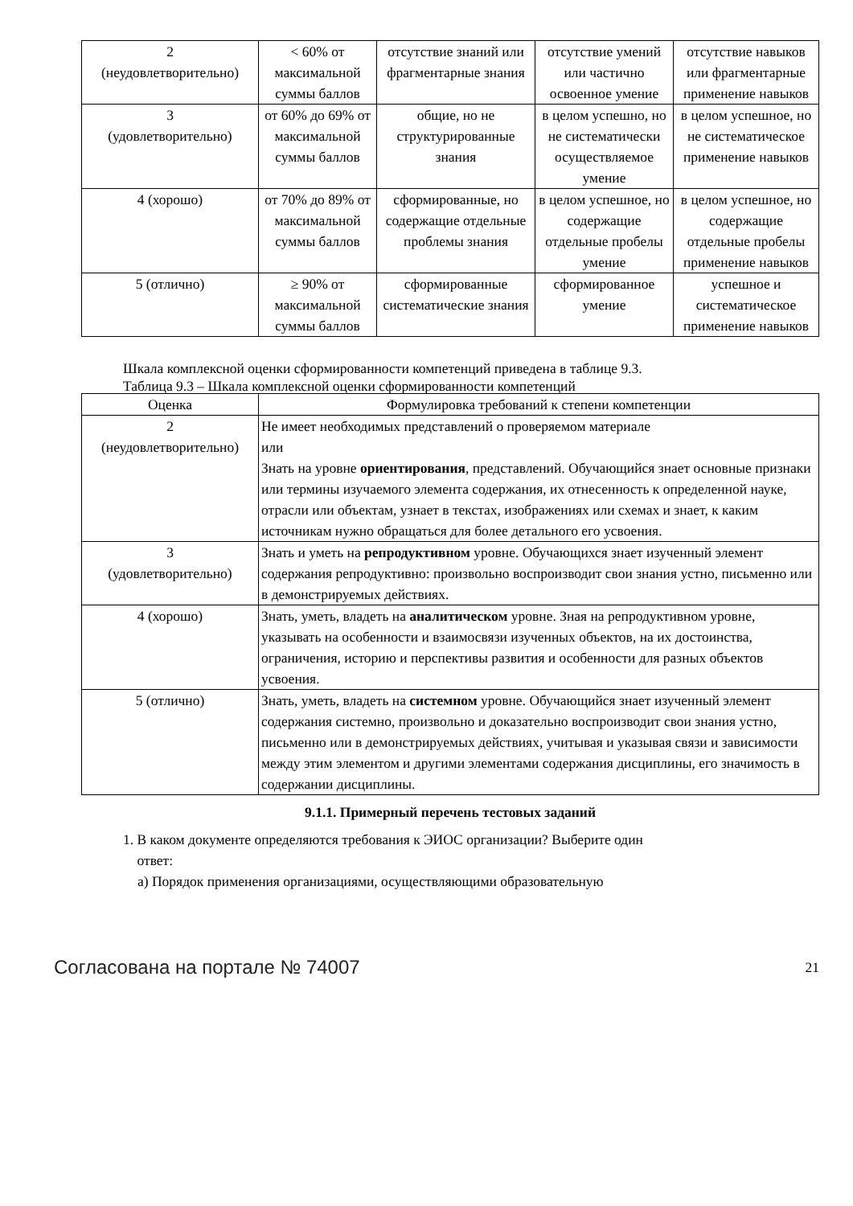| 2 (неудовлетворительно) | < 60% от максимальной суммы баллов | отсутствие знаний или фрагментарные знания | отсутствие умений или частично освоенное умение | отсутствие навыков или фрагментарные применение навыков |
| 3 (удовлетворительно) | от 60% до 69% от максимальной суммы баллов | общие, но не структурированные знания | в целом успешно, но не систематически осуществляемое умение | в целом успешное, но не систематическое применение навыков |
| 4 (хорошо) | от 70% до 89% от максимальной суммы баллов | сформированные, но содержащие отдельные проблемы знания | в целом успешное, но содержащие отдельные пробелы умение | в целом успешное, но содержащие отдельные пробелы применение навыков |
| 5 (отлично) | ≥ 90% от максимальной суммы баллов | сформированные систематические знания | сформированное умение | успешное и систематическое применение навыков |
Шкала комплексной оценки сформированности компетенций приведена в таблице 9.3.
Таблица 9.3 – Шкала комплексной оценки сформированности компетенций
| Оценка | Формулировка требований к степени компетенции |
| --- | --- |
| 2 (неудовлетворительно) | Не имеет необходимых представлений о проверяемом материале или Знать на уровне ориентирования , представлений. Обучающийся знает основные признаки или термины изучаемого элемента содержания, их отнесенность к определенной науке, отрасли или объектам, узнает в текстах, изображениях или схемах и знает, к каким источникам нужно обращаться для более детального его усвоения. |
| 3 (удовлетворительно) | Знать и уметь на репродуктивном уровне. Обучающихся знает изученный элемент содержания репродуктивно: произвольно воспроизводит свои знания устно, письменно или в демонстрируемых действиях. |
| 4 (хорошо) | Знать, уметь, владеть на аналитическом уровне. Зная на репродуктивном уровне, указывать на особенности и взаимосвязи изученных объектов, на их достоинства, ограничения, историю и перспективы развития и особенности для разных объектов усвоения. |
| 5 (отлично) | Знать, уметь, владеть на системном уровне. Обучающийся знает изученный элемент содержания системно, произвольно и доказательно воспроизводит свои знания устно, письменно или в демонстрируемых действиях, учитывая и указывая связи и зависимости между этим элементом и другими элементами содержания дисциплины, его значимость в содержании дисциплины. |
9.1.1. Примерный перечень тестовых заданий
1. В каком документе определяются требования к ЭИОС организации? Выберите один
ответ:
а) Порядок применения организациями, осуществляющими образовательную
Согласована на портале № 74007 21